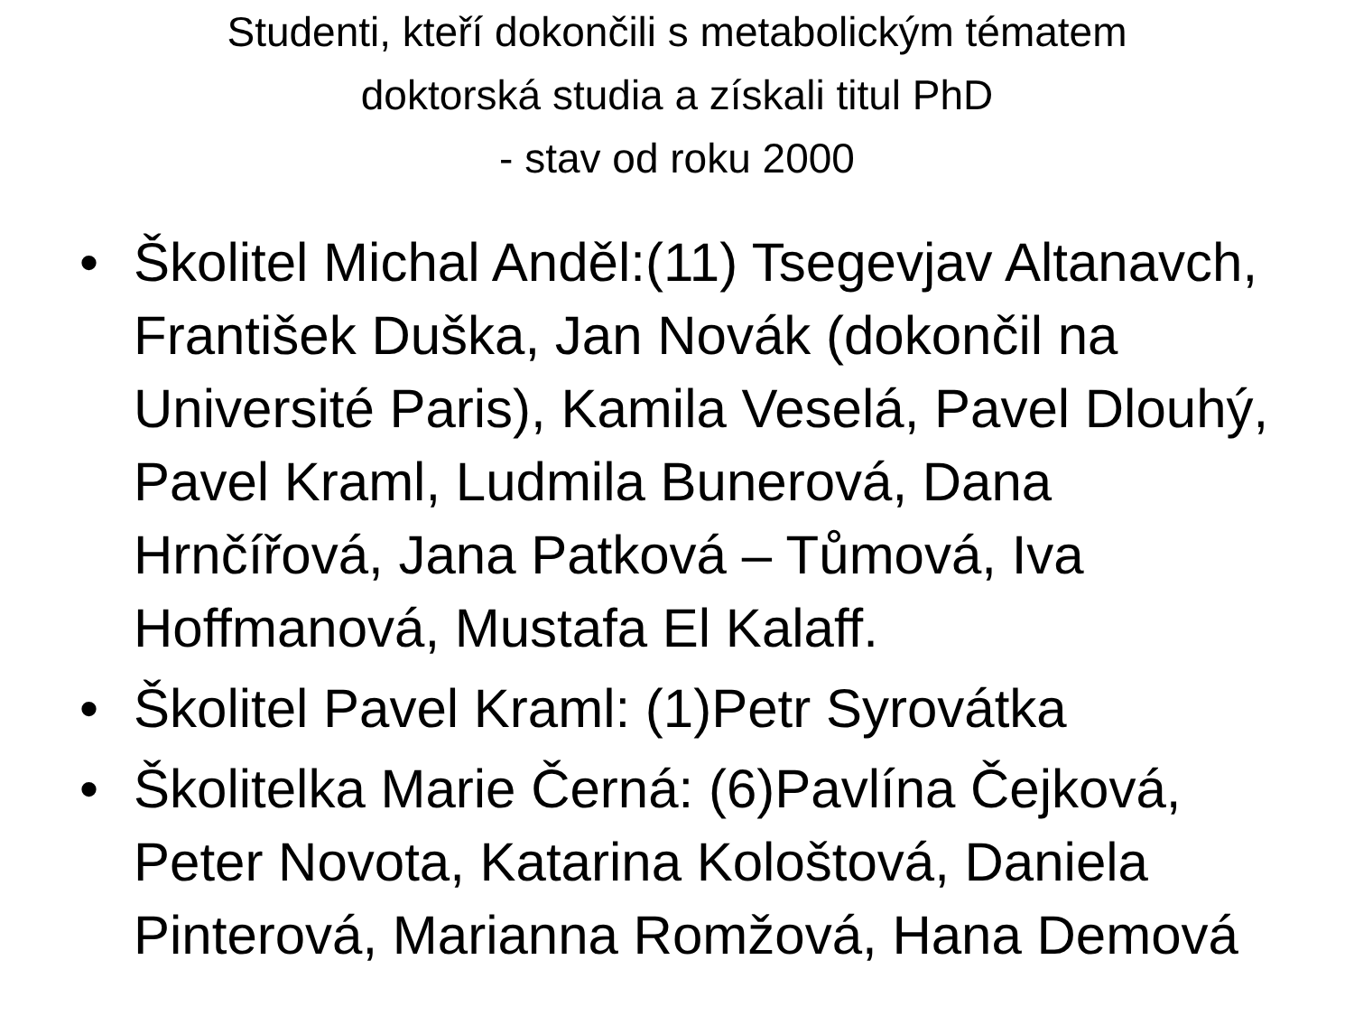Studenti, kteří dokončili s metabolickým tématem
doktorská studia a získali titul PhD
- stav od roku 2000
• Školitel Michal Anděl:(11) Tsegevjav Altanavch, František Duška, Jan Novák (dokončil na Université Paris), Kamila Veselá, Pavel Dlouhý, Pavel Kraml, Ludmila Bunerová, Dana Hrnčířová, Jana Patková – Tůmová, Iva Hoffmanová, Mustafa El Kalaff.
• Školitel Pavel Kraml: (1)Petr Syrovátka
• Školitelka Marie Černá: (6)Pavlína Čejková, Peter Novota, Katarina Kološtová, Daniela Pinterová, Marianna Romžová, Hana Demová